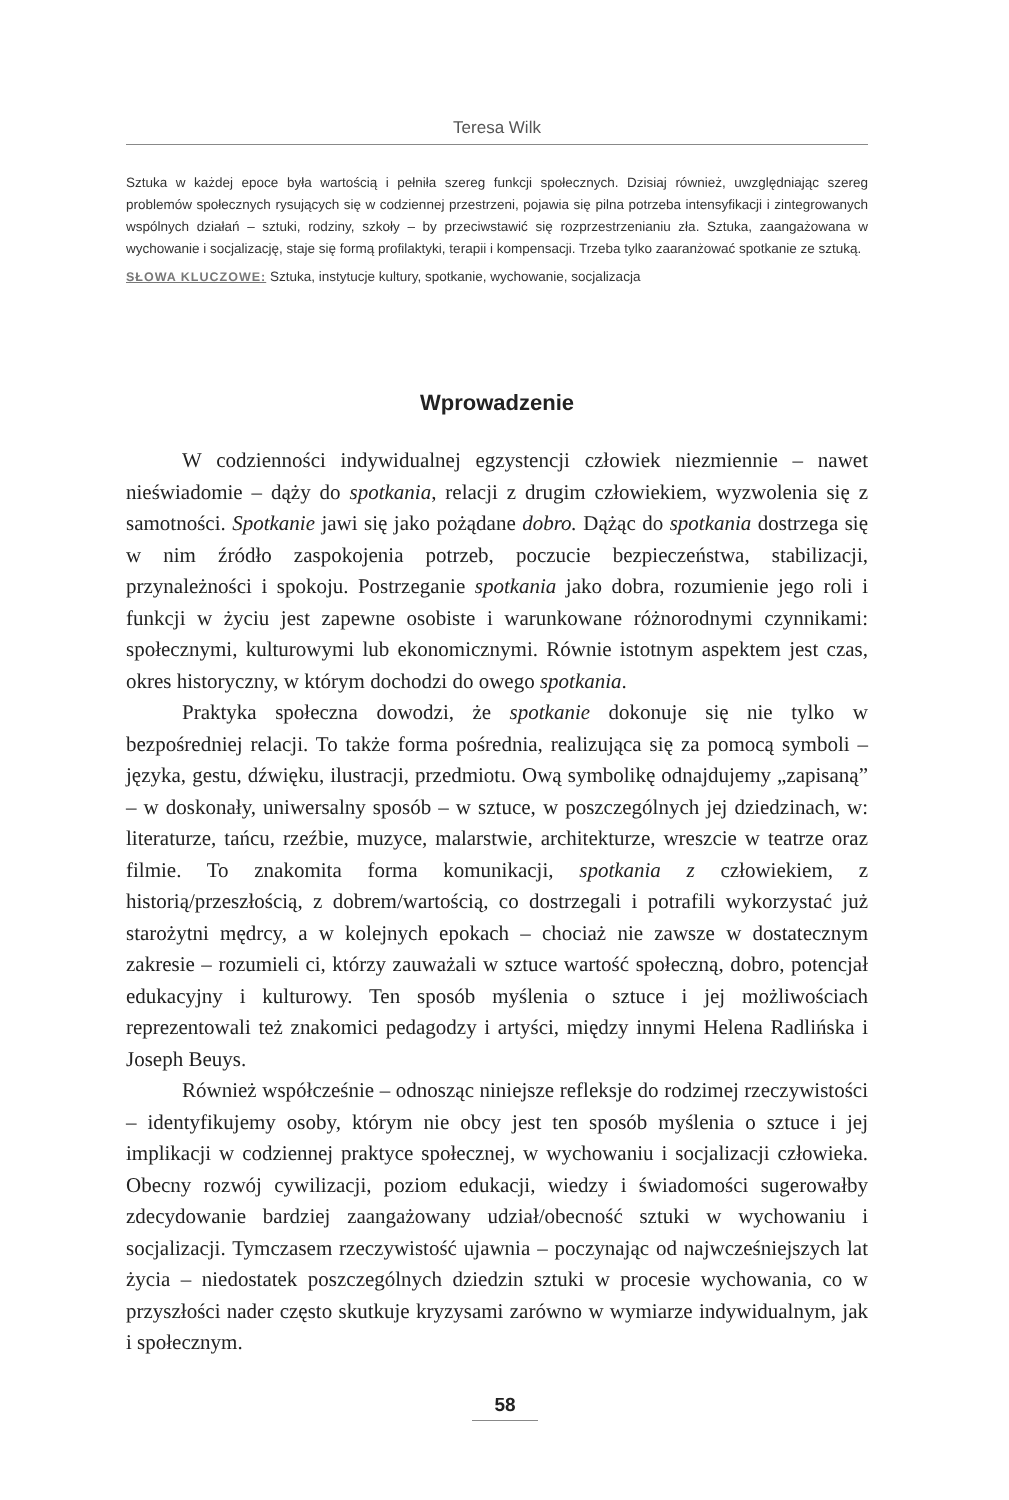Teresa Wilk
Sztuka w każdej epoce była wartością i pełniła szereg funkcji społecznych. Dzisiaj również, uwzględniając szereg problemów społecznych rysujących się w codziennej przestrzeni, pojawia się pilna potrzeba intensyfikacji i zintegrowanych wspólnych działań – sztuki, rodziny, szkoły – by przeciwstawić się rozprzestrzenianiu zła. Sztuka, zaangażowana w wychowanie i socjalizację, staje się formą profilaktyki, terapii i kompensacji. Trzeba tylko zaaranżować spotkanie ze sztuką.
SŁOWA KLUCZOWE: Sztuka, instytucje kultury, spotkanie, wychowanie, socjalizacja
Wprowadzenie
W codzienności indywidualnej egzystencji człowiek niezmiennie – nawet nieświadomie – dąży do spotkania, relacji z drugim człowiekiem, wyzwolenia się z samotności. Spotkanie jawi się jako pożądane dobro. Dążąc do spotkania dostrzega się w nim źródło zaspokojenia potrzeb, poczucie bezpieczeństwa, stabilizacji, przynależności i spokoju. Postrzeganie spotkania jako dobra, rozumienie jego roli i funkcji w życiu jest zapewne osobiste i warunkowane różnorodnymi czynnikami: społecznymi, kulturowymi lub ekonomicznymi. Równie istotnym aspektem jest czas, okres historyczny, w którym dochodzi do owego spotkania.
Praktyka społeczna dowodzi, że spotkanie dokonuje się nie tylko w bezpośredniej relacji. To także forma pośrednia, realizująca się za pomocą symboli – języka, gestu, dźwięku, ilustracji, przedmiotu. Ową symbolikę odnajdujemy „zapisaną” – w doskonały, uniwersalny sposób – w sztuce, w poszczególnych jej dziedzinach, w: literaturze, tańcu, rzeźbie, muzyce, malarstwie, architekturze, wreszcie w teatrze oraz filmie. To znakomita forma komunikacji, spotkania z człowiekiem, z historią/przeszłością, z dobrem/wartością, co dostrzegali i potrafili wykorzystać już starożytni mędrcy, a w kolejnych epokach – chociaż nie zawsze w dostatecznym zakresie – rozumieli ci, którzy zauważali w sztuce wartość społeczną, dobro, potencjał edukacyjny i kulturowy. Ten sposób myślenia o sztuce i jej możliwościach reprezentowali też znakomici pedagodzy i artyści, między innymi Helena Radlińska i Joseph Beuys.
Również współcześnie – odnosząc niniejsze refleksje do rodzimej rzeczywistości – identyfikujemy osoby, którym nie obcy jest ten sposób myślenia o sztuce i jej implikacji w codziennej praktyce społecznej, w wychowaniu i socjalizacji człowieka. Obecny rozwój cywilizacji, poziom edukacji, wiedzy i świadomości sugerowałby zdecydowanie bardziej zaangażowany udział/obecność sztuki w wychowaniu i socjalizacji. Tymczasem rzeczywistość ujawnia – poczynając od najwcześniejszych lat życia – niedostatek poszczególnych dziedzin sztuki w procesie wychowania, co w przyszłości nader często skutkuje kryzysami zarówno w wymiarze indywidualnym, jak i społecznym.
58